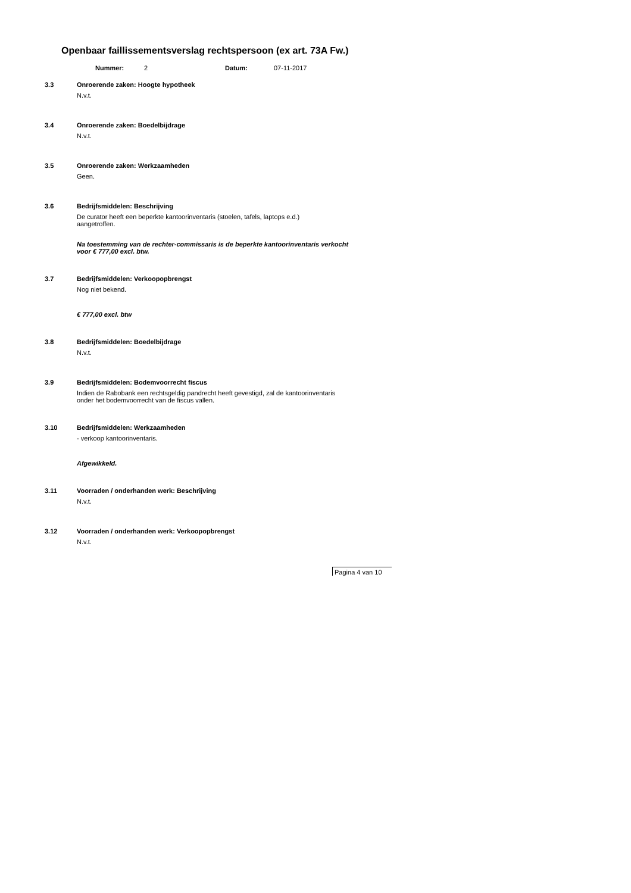Openbaar faillissementsverslag rechtspersoon (ex art. 73A Fw.)
Nummer: 2 Datum: 07-11-2017
3.3 Onroerende zaken: Hoogte hypotheek
N.v.t.
3.4 Onroerende zaken: Boedelbijdrage
N.v.t.
3.5 Onroerende zaken: Werkzaamheden
Geen.
3.6 Bedrijfsmiddelen: Beschrijving
De curator heeft een beperkte kantoorinventaris (stoelen, tafels, laptops e.d.)
aangetroffen.
Na toestemming van de rechter-commissaris is de beperkte kantoorinventaris verkocht
voor € 777,00 excl. btw.
3.7 Bedrijfsmiddelen: Verkoopopbrengst
Nog niet bekend.
€ 777,00 excl. btw
3.8 Bedrijfsmiddelen: Boedelbijdrage
N.v.t.
3.9 Bedrijfsmiddelen: Bodemvoorrecht fiscus
Indien de Rabobank een rechtsgeldig pandrecht heeft gevestigd, zal de kantoorinventaris
onder het bodemvoorrecht van de fiscus vallen.
3.10 Bedrijfsmiddelen: Werkzaamheden
- verkoop kantoorinventaris.
Afgewikkeld.
3.11 Voorraden / onderhanden werk: Beschrijving
N.v.t.
3.12 Voorraden / onderhanden werk: Verkoopopbrengst
N.v.t.
Pagina 4 van 10